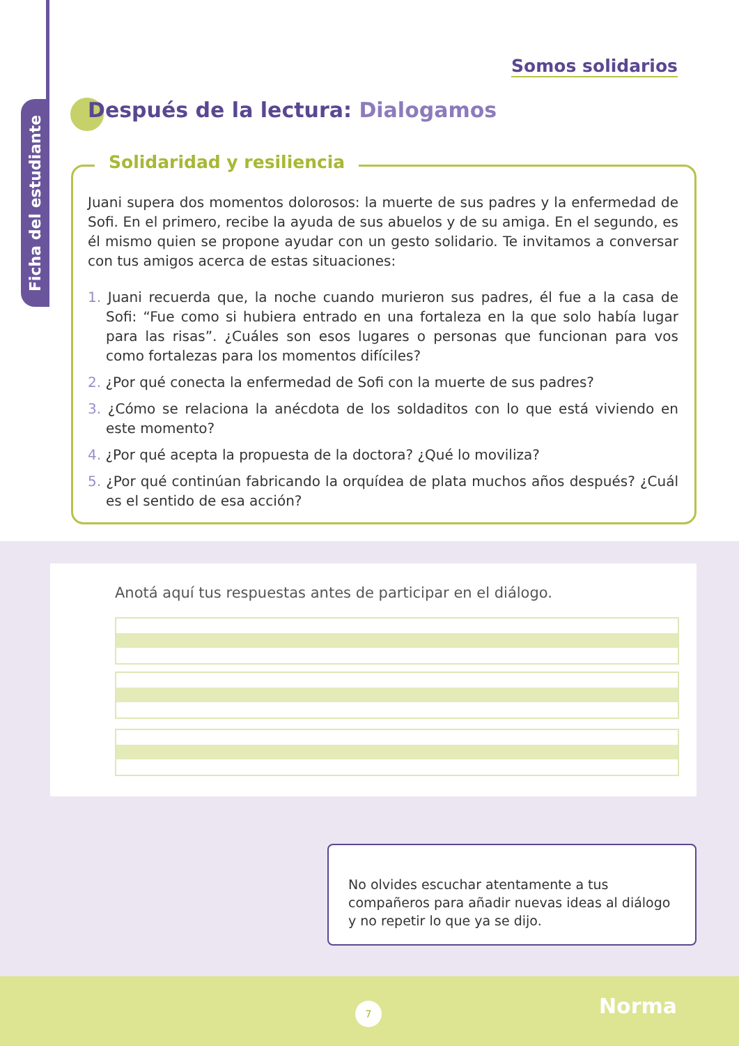Ficha del estudiante
Somos solidarios
Después de la lectura: Dialogamos
Solidaridad y resiliencia
Juani supera dos momentos dolorosos: la muerte de sus padres y la enfermedad de Sofi. En el primero, recibe la ayuda de sus abuelos y de su amiga. En el segundo, es él mismo quien se propone ayudar con un gesto solidario. Te invitamos a conversar con tus amigos acerca de estas situaciones:
1. Juani recuerda que, la noche cuando murieron sus padres, él fue a la casa de Sofi: “Fue como si hubiera entrado en una fortaleza en la que solo había lugar para las risas”. ¿Cuáles son esos lugares o personas que funcionan para vos como fortalezas para los momentos difíciles?
2. ¿Por qué conecta la enfermedad de Sofi con la muerte de sus padres?
3. ¿Cómo se relaciona la anécdota de los soldaditos con lo que está viviendo en este momento?
4. ¿Por qué acepta la propuesta de la doctora? ¿Qué lo moviliza?
5. ¿Por qué continúan fabricando la orquídea de plata muchos años después? ¿Cuál es el sentido de esa acción?
Anotá aquí tus respuestas antes de participar en el diálogo.
No olvides escuchar atentamente a tus compañeros para añadir nuevas ideas al diálogo y no repetir lo que ya se dijo.
7 Norma